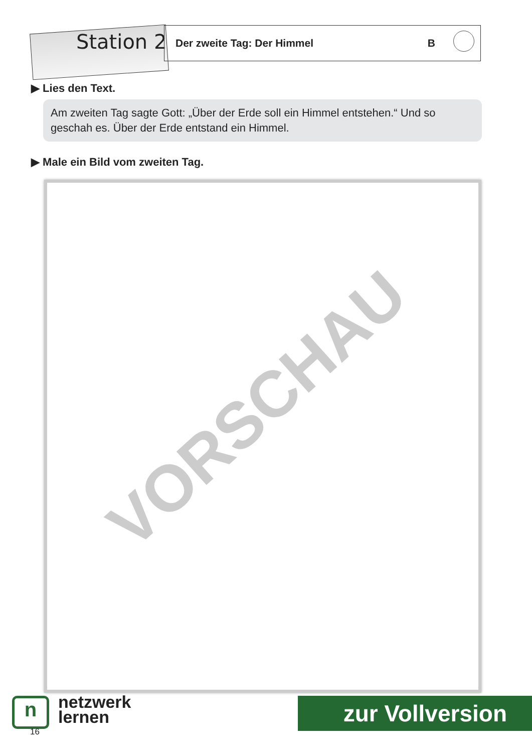Station 2
Der zweite Tag: Der Himmel B
▶ Lies den Text.
Am zweiten Tag sagte Gott: „Über der Erde soll ein Himmel entstehen.“ Und so geschah es. Über der Erde entstand ein Himmel.
▶ Male ein Bild vom zweiten Tag.
VORSCHAU
n
netzwerk
lernen
zur Vollversion
16